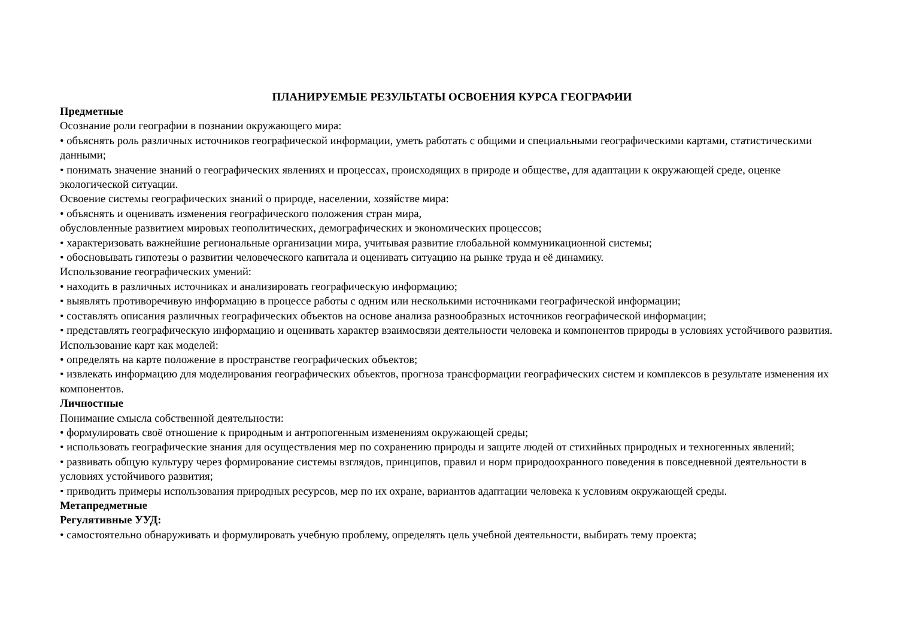ПЛАНИРУЕМЫЕ РЕЗУЛЬТАТЫ ОСВОЕНИЯ КУРСА ГЕОГРАФИИ
Предметные
Осознание роли географии в познании окружающего мира:
• объяснять роль различных источников географической информации, уметь работать с общими и специальными географическими картами, статистическими данными;
• понимать значение знаний о географических явлениях и процессах, происходящих в природе и обществе, для адаптации к окружающей среде, оценке экологической ситуации.
Освоение системы географических знаний о природе, населении, хозяйстве мира:
• объяснять и оценивать изменения географического положения стран мира,
обусловленные развитием мировых геополитических, демографических и экономических процессов;
• характеризовать важнейшие региональные организации мира, учитывая развитие глобальной коммуникационной системы;
• обосновывать гипотезы о развитии человеческого капитала и оценивать ситуацию на рынке труда и её динамику.
Использование географических умений:
• находить в различных источниках и анализировать географическую информацию;
• выявлять противоречивую информацию в процессе работы с одним или несколькими источниками географической информации;
• составлять описания различных географических объектов на основе анализа разнообразных источников географической информации;
• представлять географическую информацию и оценивать характер взаимосвязи деятельности человека и компонентов природы в условиях устойчивого развития.
Использование карт как моделей:
• определять на карте положение в пространстве географических объектов;
• извлекать информацию для моделирования географических объектов, прогноза трансформации географических систем и комплексов в результате изменения их компонентов.
Личностные
Понимание смысла собственной деятельности:
• формулировать своё отношение к природным и антропогенным изменениям окружающей среды;
• использовать географические знания для осуществления мер по сохранению природы и защите людей от стихийных природных и техногенных явлений;
• развивать общую культуру через формирование системы взглядов, принципов, правил и норм природоохранного поведения в повседневной деятельности в условиях устойчивого развития;
• приводить примеры использования природных ресурсов, мер по их охране, вариантов адаптации человека к условиям окружающей среды.
Метапредметные
Регулятивные УУД:
• самостоятельно обнаруживать и формулировать учебную проблему, определять цель учебной деятельности, выбирать тему проекта;